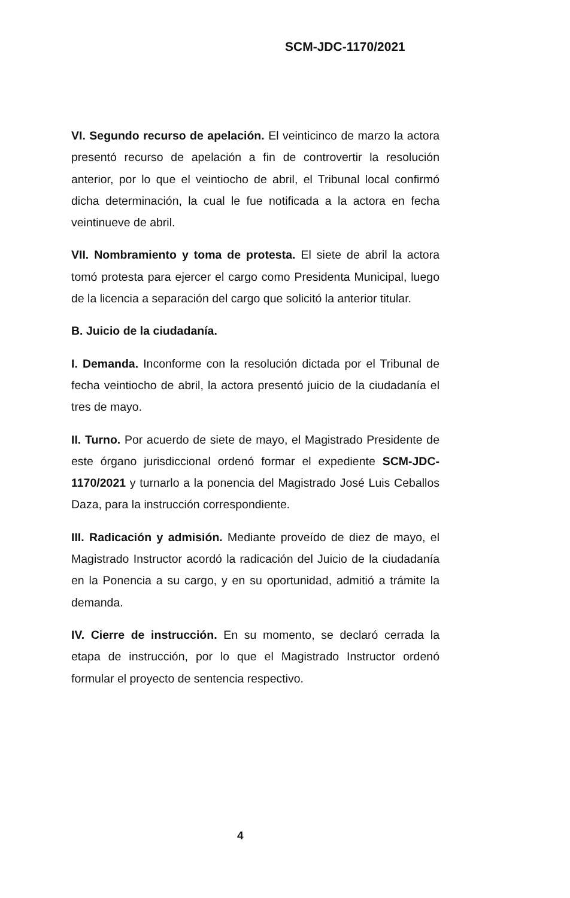SCM-JDC-1170/2021
VI. Segundo recurso de apelación. El veinticinco de marzo la actora presentó recurso de apelación a fin de controvertir la resolución anterior, por lo que el veintiocho de abril, el Tribunal local confirmó dicha determinación, la cual le fue notificada a la actora en fecha veintinueve de abril.
VII. Nombramiento y toma de protesta. El siete de abril la actora tomó protesta para ejercer el cargo como Presidenta Municipal, luego de la licencia a separación del cargo que solicitó la anterior titular.
B. Juicio de la ciudadanía.
I. Demanda. Inconforme con la resolución dictada por el Tribunal de fecha veintiocho de abril, la actora presentó juicio de la ciudadanía el tres de mayo.
II. Turno. Por acuerdo de siete de mayo, el Magistrado Presidente de este órgano jurisdiccional ordenó formar el expediente SCM-JDC-1170/2021 y turnarlo a la ponencia del Magistrado José Luis Ceballos Daza, para la instrucción correspondiente.
III. Radicación y admisión. Mediante proveído de diez de mayo, el Magistrado Instructor acordó la radicación del Juicio de la ciudadanía en la Ponencia a su cargo, y en su oportunidad, admitió a trámite la demanda.
IV. Cierre de instrucción. En su momento, se declaró cerrada la etapa de instrucción, por lo que el Magistrado Instructor ordenó formular el proyecto de sentencia respectivo.
4